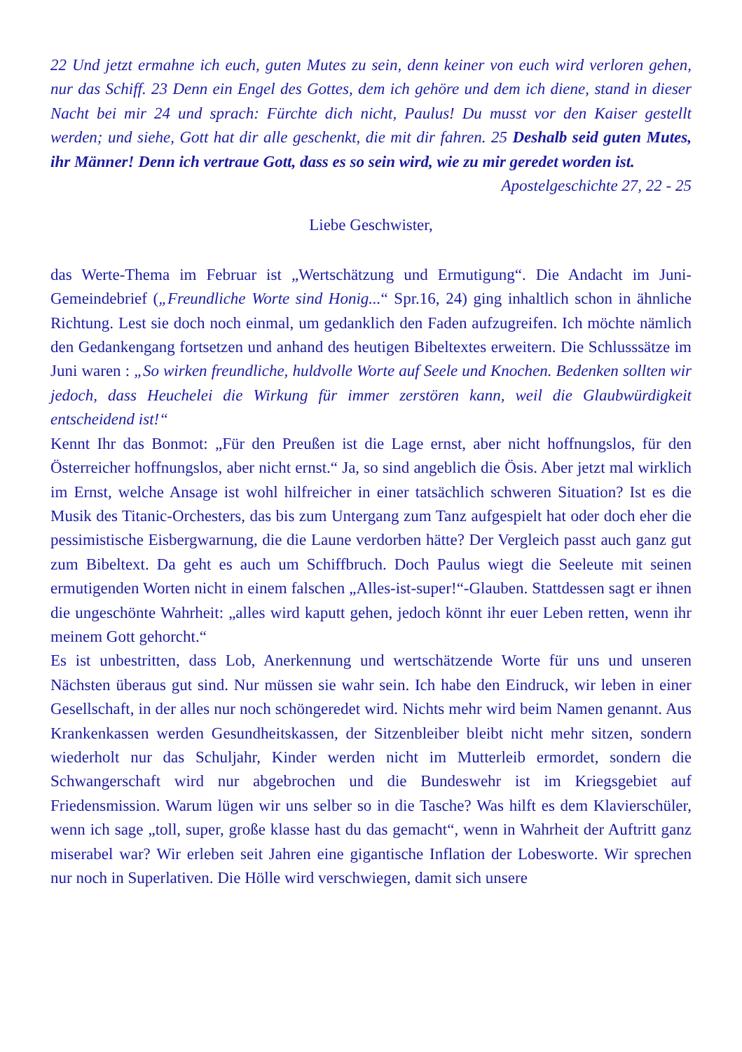22 Und jetzt ermahne ich euch, guten Mutes zu sein, denn keiner von euch wird verloren gehen, nur das Schiff. 23 Denn ein Engel des Gottes, dem ich gehöre und dem ich diene, stand in dieser Nacht bei mir 24 und sprach: Fürchte dich nicht, Paulus! Du musst vor den Kaiser gestellt werden; und siehe, Gott hat dir alle geschenkt, die mit dir fahren. 25 Deshalb seid guten Mutes, ihr Männer! Denn ich vertraue Gott, dass es so sein wird, wie zu mir geredet worden ist.
Apostelgeschichte 27, 22 - 25
Liebe Geschwister,
das Werte-Thema im Februar ist „Wertschätzung und Ermutigung“. Die Andacht im Juni-Gemeindebrief („Freundliche Worte sind Honig...“ Spr.16, 24) ging inhaltlich schon in ähnliche Richtung. Lest sie doch noch einmal, um gedanklich den Faden aufzugreifen. Ich möchte nämlich den Gedankengang fortsetzen und anhand des heutigen Bibeltextes erweitern. Die Schlusssätze im Juni waren : „So wirken freundliche, huldvolle Worte auf Seele und Knochen. Bedenken sollten wir jedoch, dass Heuchelei die Wirkung für immer zerstören kann, weil die Glaubwürdigkeit entscheidend ist!“
Kennt Ihr das Bonmot: „Für den Preußen ist die Lage ernst, aber nicht hoffnungslos, für den Österreicher hoffnungslos, aber nicht ernst.“ Ja, so sind angeblich die Ösis. Aber jetzt mal wirklich im Ernst, welche Ansage ist wohl hilfreicher in einer tatsächlich schweren Situation? Ist es die Musik des Titanic-Orchesters, das bis zum Untergang zum Tanz aufgespielt hat oder doch eher die pessimistische Eisbergwarnung, die die Laune verdorben hätte? Der Vergleich passt auch ganz gut zum Bibeltext. Da geht es auch um Schiffbruch. Doch Paulus wiegt die Seeleute mit seinen ermutigenden Worten nicht in einem falschen „Alles-ist-super!“-Glauben. Stattdessen sagt er ihnen die ungeschönte Wahrheit: „alles wird kaputt gehen, jedoch könnt ihr euer Leben retten, wenn ihr meinem Gott gehorcht.“
Es ist unbestritten, dass Lob, Anerkennung und wertschätzende Worte für uns und unseren Nächsten überaus gut sind. Nur müssen sie wahr sein. Ich habe den Eindruck, wir leben in einer Gesellschaft, in der alles nur noch schöngeredet wird. Nichts mehr wird beim Namen genannt. Aus Krankenkassen werden Gesundheitskassen, der Sitzenbleiber bleibt nicht mehr sitzen, sondern wiederholt nur das Schuljahr, Kinder werden nicht im Mutterleib ermordet, sondern die Schwangerschaft wird nur abgebrochen und die Bundeswehr ist im Kriegsgebiet auf Friedensmission. Warum lügen wir uns selber so in die Tasche? Was hilft es dem Klavierschüler, wenn ich sage „toll, super, große klasse hast du das gemacht“, wenn in Wahrheit der Auftritt ganz miserabel war? Wir erleben seit Jahren eine gigantische Inflation der Lobesworte. Wir sprechen nur noch in Superlativen. Die Hölle wird verschwiegen, damit sich unsere